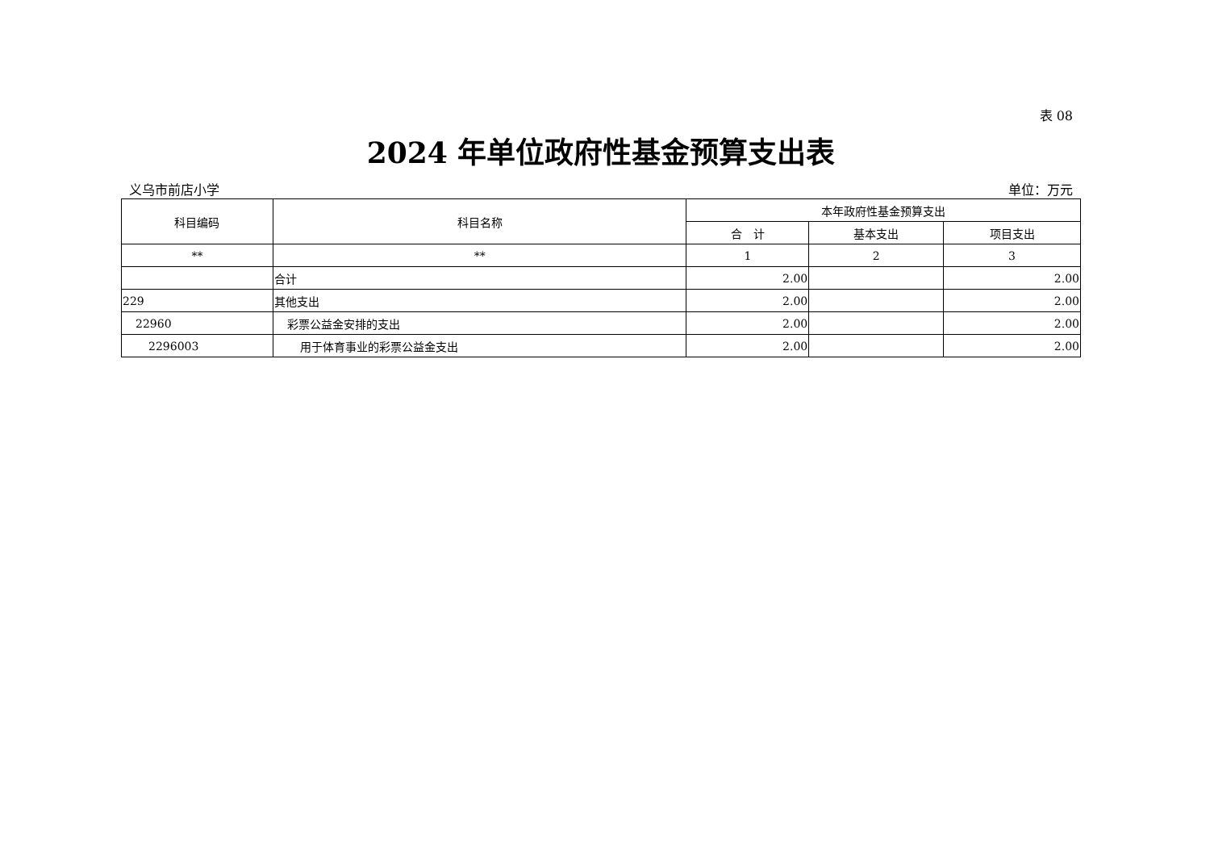表 08
2024 年单位政府性基金预算支出表
义乌市前店小学 单位：万元
| 科目编码 | 科目名称 | 本年政府性基金预算支出 | | |
| --- | --- | --- | --- | --- |
| | | 合 计 | 基本支出 | 项目支出 |
| ** | ** | 1 | 2 | 3 |
| | 合计 | 2.00 | | 2.00 |
| 229 | 其他支出 | 2.00 | | 2.00 |
| 22960 | 彩票公益金安排的支出 | 2.00 | | 2.00 |
| 2296003 | 用于体育事业的彩票公益金支出 | 2.00 | | 2.00 |